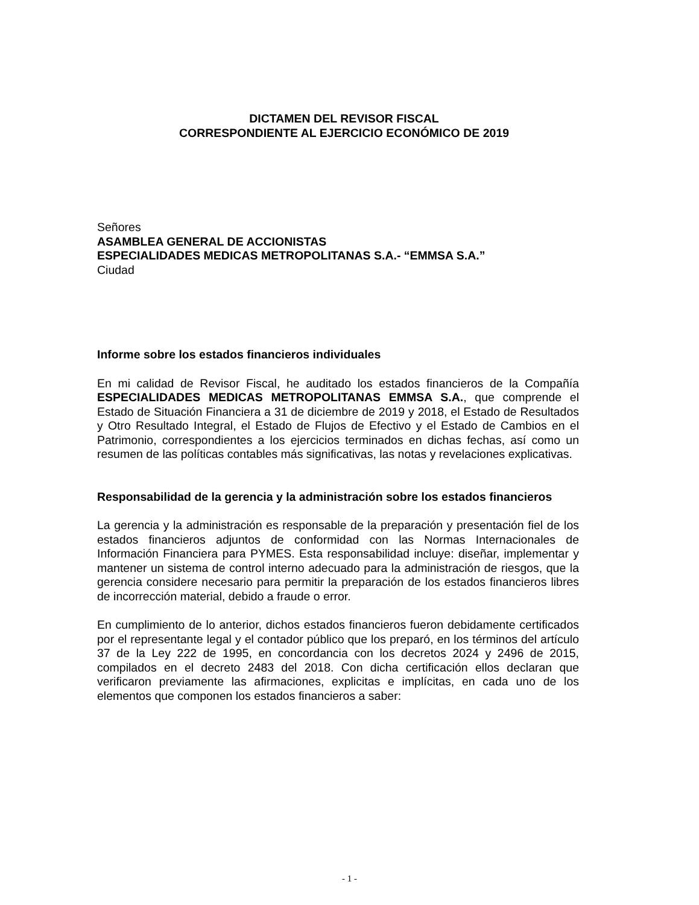DICTAMEN DEL REVISOR FISCAL
CORRESPONDIENTE AL EJERCICIO ECONÓMICO DE 2019
Señores
ASAMBLEA GENERAL DE ACCIONISTAS
ESPECIALIDADES MEDICAS METROPOLITANAS S.A.- “EMMSA S.A.”
Ciudad
Informe sobre los estados financieros individuales
En mi calidad de Revisor Fiscal, he auditado los estados financieros de la Compañía ESPECIALIDADES MEDICAS METROPOLITANAS EMMSA S.A., que comprende el Estado de Situación Financiera a 31 de diciembre de 2019 y 2018, el Estado de Resultados y Otro Resultado Integral, el Estado de Flujos de Efectivo y el Estado de Cambios en el Patrimonio, correspondientes a los ejercicios terminados en dichas fechas, así como un resumen de las políticas contables más significativas, las notas y revelaciones explicativas.
Responsabilidad de la gerencia y la administración sobre los estados financieros
La gerencia y la administración es responsable de la preparación y presentación fiel de los estados financieros adjuntos de conformidad con las Normas Internacionales de Información Financiera para PYMES. Esta responsabilidad incluye: diseñar, implementar y mantener un sistema de control interno adecuado para la administración de riesgos, que la gerencia considere necesario para permitir la preparación de los estados financieros libres de incorrección material, debido a fraude o error.
En cumplimiento de lo anterior, dichos estados financieros fueron debidamente certificados por el representante legal y el contador público que los preparó, en los términos del artículo 37 de la Ley 222 de 1995, en concordancia con los decretos 2024 y 2496 de 2015, compilados en el decreto 2483 del 2018. Con dicha certificación ellos declaran que verificaron previamente las afirmaciones, explicitas e implícitas, en cada uno de los elementos que componen los estados financieros a saber:
- 1 -